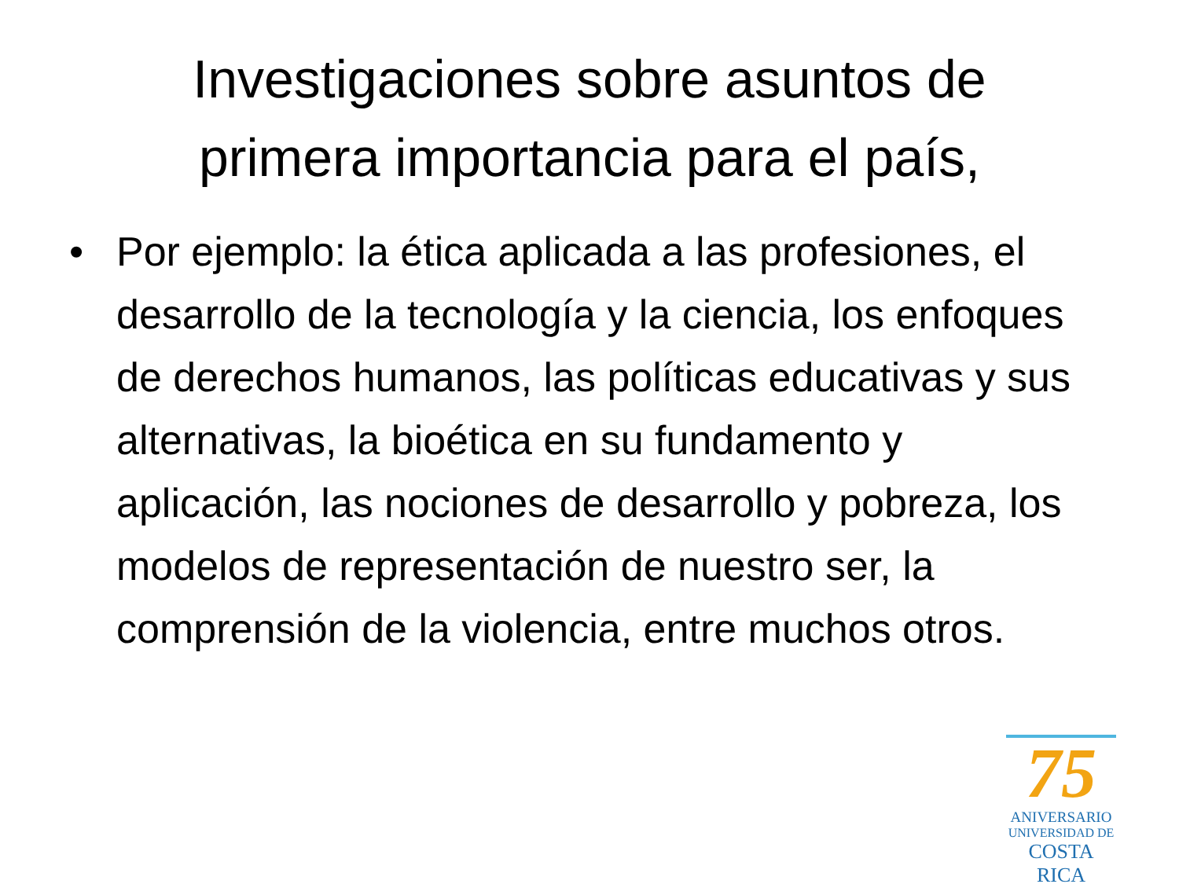Investigaciones sobre asuntos de
primera importancia para el país,
• Por ejemplo: la ética aplicada a las profesiones, el desarrollo de la tecnología y la ciencia, los enfoques de derechos humanos, las políticas educativas y sus alternativas, la bioética en su fundamento y aplicación, las nociones de desarrollo y pobreza, los modelos de representación de nuestro ser, la comprensión de la violencia, entre muchos otros.
75
ANIVERSARIO
UNIVERSIDAD DE
COSTA RICA